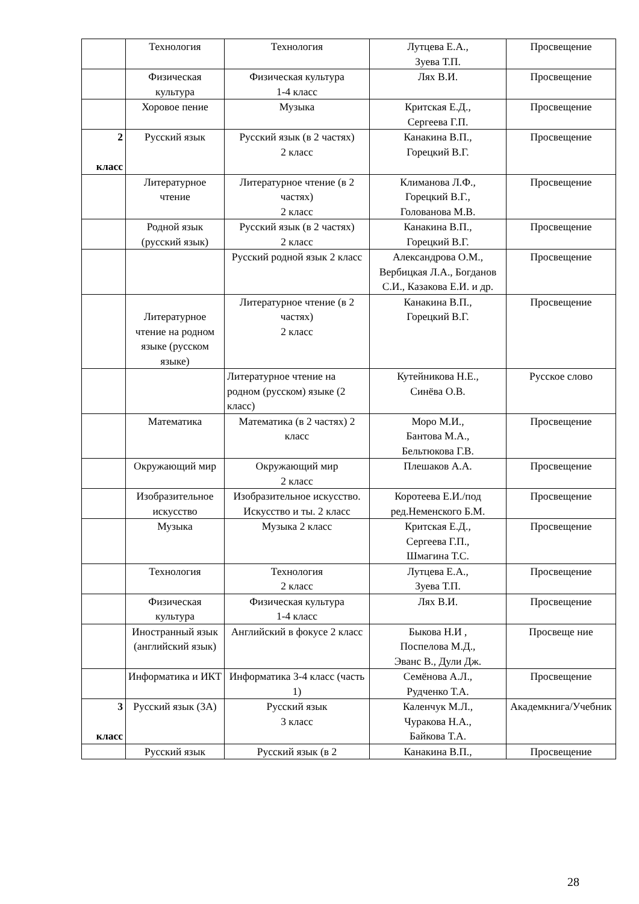| | Технология | Технология | Лутцева Е.А., Зуева Т.П. | Просвещение |
| | Физическая культура | Физическая культура 1-4 класс | Лях В.И. | Просвещение |
| | Хоровое пение | Музыка | Критская Е.Д., Сергеева Г.П. | Просвещение |
| 2 класс | Русский язык | Русский язык (в 2 частях) 2 класс | Канакина В.П., Горецкий В.Г. | Просвещение |
| | Литературное чтение | Литературное чтение (в 2 частях) 2 класс | Климанова Л.Ф., Горецкий В.Г., Голованова М.В. | Просвещение |
| | Родной язык (русский язык) | Русский язык (в 2 частях) 2 класс | Канакина В.П., Горецкий В.Г. | Просвещение |
| | | Русский родной язык 2 класс | Александрова О.М., Вербицкая Л.А., Богданов С.И., Казакова Е.И. и др. | Просвещение |
| | Литературное чтение на родном языке (русском языке) | Литературное чтение (в 2 частях) 2 класс | Канакина В.П., Горецкий В.Г. | Просвещение |
| | | Литературное чтение на родном (русском) языке (2 класс) | Кутейникова Н.Е., Синёва О.В. | Русское слово |
| | Математика | Математика (в 2 частях) 2 класс | Моро М.И., Бантова М.А., Бельтюкова Г.В. | Просвещение |
| | Окружающий мир | Окружающий мир 2 класс | Плешаков А.А. | Просвещение |
| | Изобразительное искусство | Изобразительное искусство. Искусство и ты. 2 класс | Коротеева Е.И./под ред.Неменского Б.М. | Просвещение |
| | Музыка | Музыка 2 класс | Критская Е.Д., Сергеева Г.П., Шмагина Т.С. | Просвещение |
| | Технология | Технология 2 класс | Лутцева Е.А., Зуева Т.П. | Просвещение |
| | Физическая культура | Физическая культура 1-4 класс | Лях В.И. | Просвещение |
| | Иностранный язык (английский язык) | Английский в фокусе 2 класс | Быкова Н.И , Поспелова М.Д., Эванс В., Дули Дж. | Просвеще ние |
| | Информатика и ИКТ | Информатика 3-4 класс (часть 1) | Семёнова А.Л., Рудченко Т.А. | Просвещение |
| 3 класс | Русский язык (3А) | Русский язык 3 класс | Каленчук М.Л., Чуракова Н.А., Байкова Т.А. | Академкнига/Учебник |
| | Русский язык | Русский язык (в 2 | Канакина В.П., | Просвещение |
28